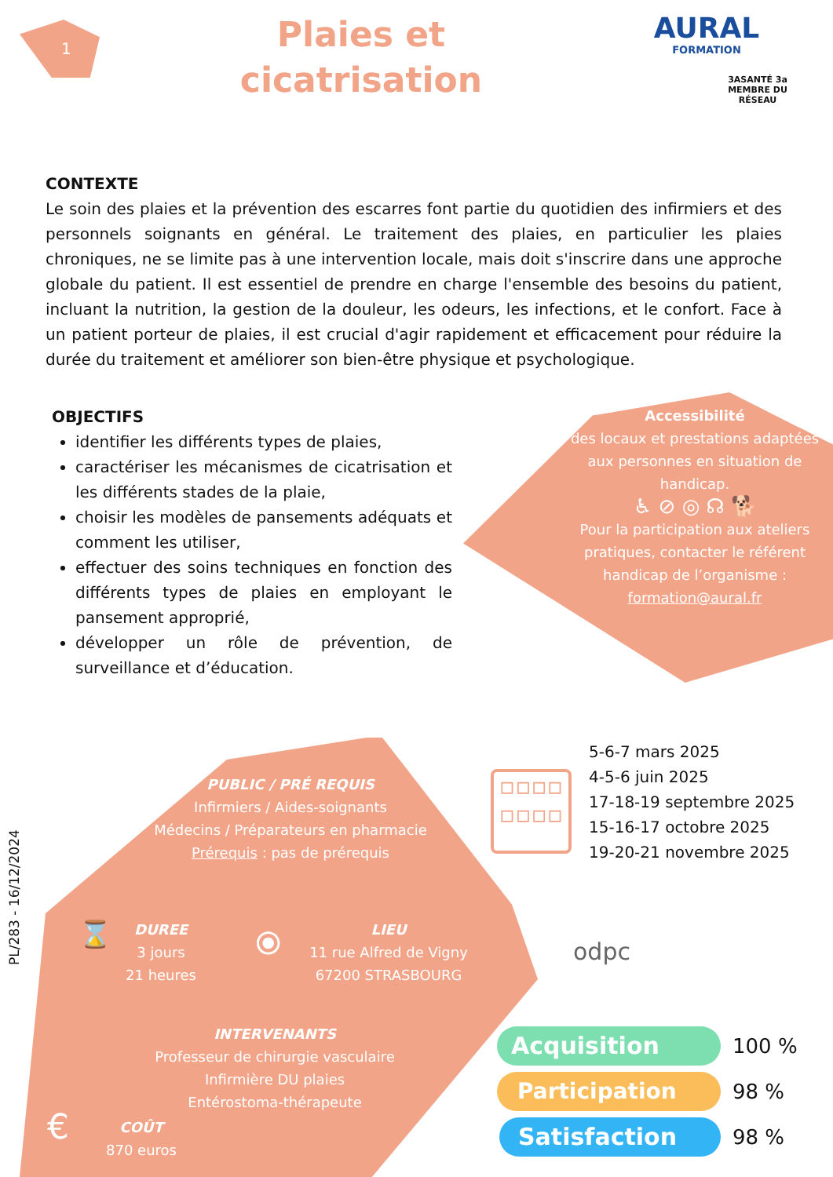1
Plaies et cicatrisation
AURAL
FORMATION
3ASANTÉ 3a MEMBRE DU RÉSEAU
CONTEXTE
Le soin des plaies et la prévention des escarres font partie du quotidien des infirmiers et des personnels soignants en général. Le traitement des plaies, en particulier les plaies chroniques, ne se limite pas à une intervention locale, mais doit s'inscrire dans une approche globale du patient. Il est essentiel de prendre en charge l'ensemble des besoins du patient, incluant la nutrition, la gestion de la douleur, les odeurs, les infections, et le confort. Face à un patient porteur de plaies, il est crucial d'agir rapidement et efficacement pour réduire la durée du traitement et améliorer son bien-être physique et psychologique.
OBJECTIFS
identifier les différents types de plaies,
caractériser les mécanismes de cicatrisation et les différents stades de la plaie,
choisir les modèles de pansements adéquats et comment les utiliser,
effectuer des soins techniques en fonction des différents types de plaies en employant le pansement approprié,
développer un rôle de prévention, de surveillance et d’éducation.
Accessibilité
des locaux et prestations adaptées aux personnes en situation de handicap.
♿ ⊘ ◎ ☊ 🐕
Pour la participation aux ateliers pratiques, contacter le référent handicap de l’organisme : formation@aural.fr
PL/283 - 16/12/2024
PUBLIC / PRÉ REQUIS
Infirmiers / Aides-soignants
Médecins / Préparateurs en pharmacie
Prérequis : pas de prérequis
⌛
DUREE
3 jours
21 heures
⦿
LIEU
11 rue Alfred de Vigny
67200 STRASBOURG
INTERVENANTS
Professeur de chirurgie vasculaire
Infirmière DU plaies
Entérostoma-thérapeute
€
COÛT
870 euros
▫▫▫▫
▫▫▫▫
5-6-7 mars 2025
4-5-6 juin 2025
17-18-19 septembre 2025
15-16-17 octobre 2025
19-20-21 novembre 2025
odpc
Acquisition 100 %
Participation 98 %
Satisfaction 98 %